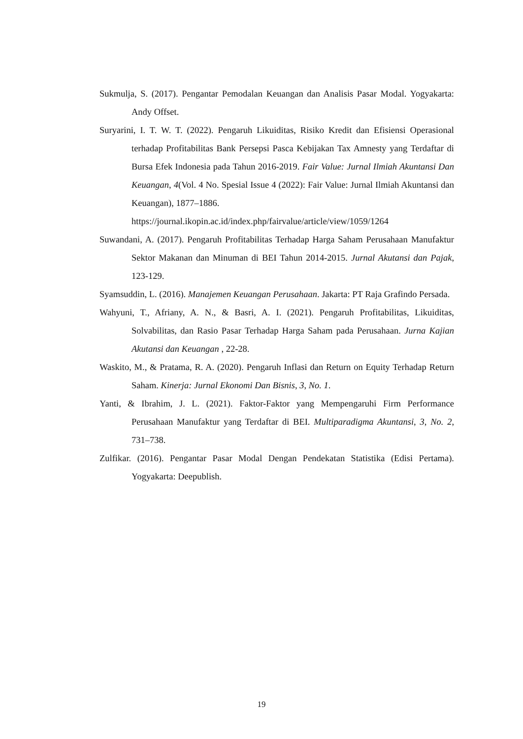Sukmulja, S. (2017). Pengantar Pemodalan Keuangan dan Analisis Pasar Modal. Yogyakarta: Andy Offset.
Suryarini, I. T. W. T. (2022). Pengaruh Likuiditas, Risiko Kredit dan Efisiensi Operasional terhadap Profitabilitas Bank Persepsi Pasca Kebijakan Tax Amnesty yang Terdaftar di Bursa Efek Indonesia pada Tahun 2016-2019. Fair Value: Jurnal Ilmiah Akuntansi Dan Keuangan, 4(Vol. 4 No. Spesial Issue 4 (2022): Fair Value: Jurnal Ilmiah Akuntansi dan Keuangan), 1877–1886.
https://journal.ikopin.ac.id/index.php/fairvalue/article/view/1059/1264
Suwandani, A. (2017). Pengaruh Profitabilitas Terhadap Harga Saham Perusahaan Manufaktur Sektor Makanan dan Minuman di BEI Tahun 2014-2015. Jurnal Akutansi dan Pajak, 123-129.
Syamsuddin, L. (2016). Manajemen Keuangan Perusahaan. Jakarta: PT Raja Grafindo Persada.
Wahyuni, T., Afriany, A. N., & Basri, A. I. (2021). Pengaruh Profitabilitas, Likuiditas, Solvabilitas, dan Rasio Pasar Terhadap Harga Saham pada Perusahaan. Jurna Kajian Akutansi dan Keuangan , 22-28.
Waskito, M., & Pratama, R. A. (2020). Pengaruh Inflasi dan Return on Equity Terhadap Return Saham. Kinerja: Jurnal Ekonomi Dan Bisnis, 3, No. 1.
Yanti, & Ibrahim, J. L. (2021). Faktor-Faktor yang Mempengaruhi Firm Performance Perusahaan Manufaktur yang Terdaftar di BEI. Multiparadigma Akuntansi, 3, No. 2, 731–738.
Zulfikar. (2016). Pengantar Pasar Modal Dengan Pendekatan Statistika (Edisi Pertama). Yogyakarta: Deepublish.
19